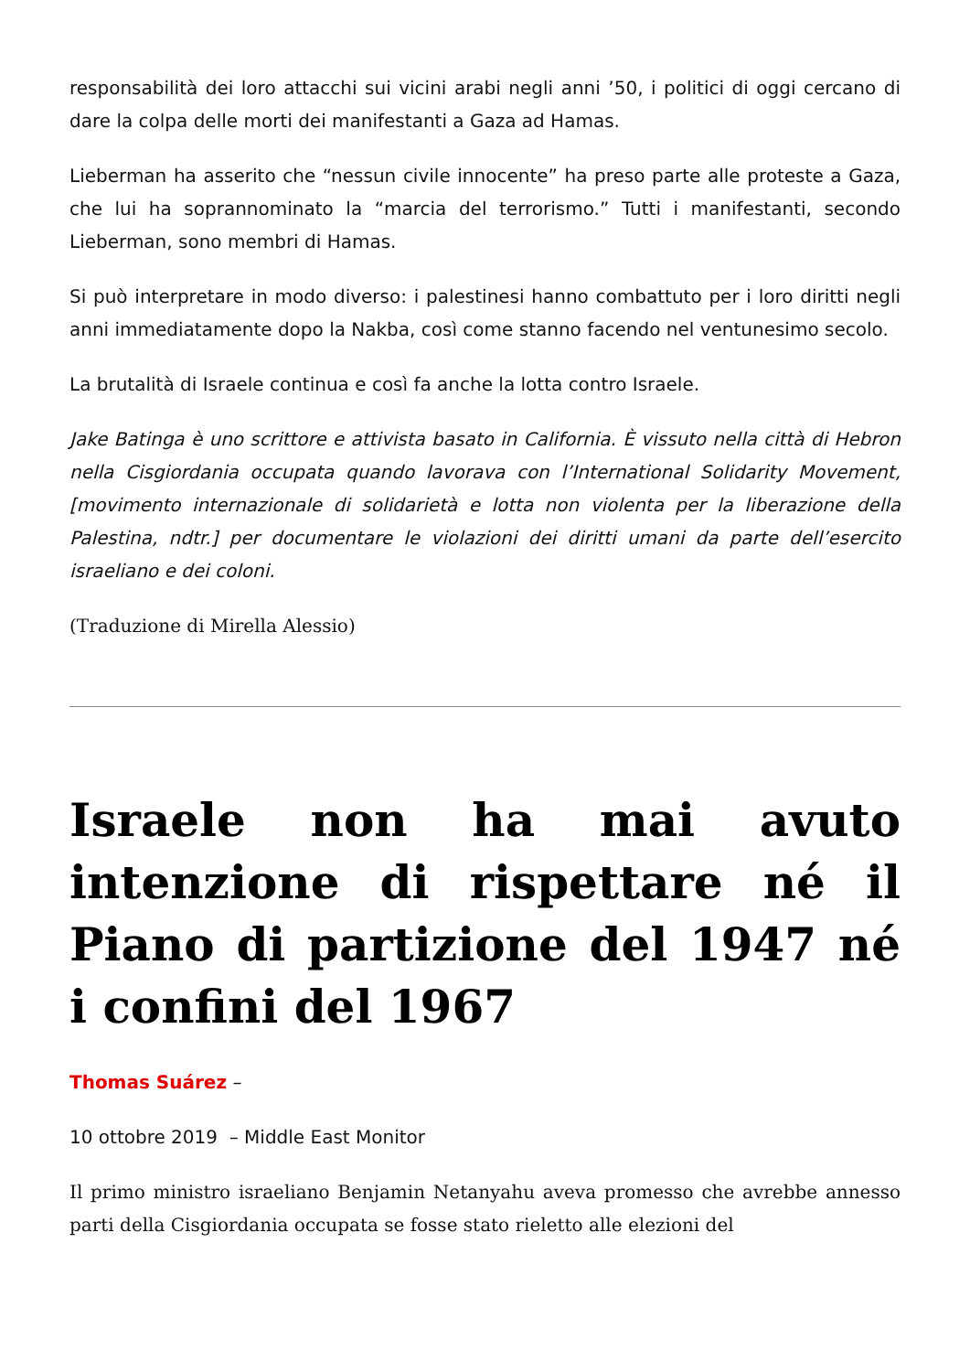responsabilità dei loro attacchi sui vicini arabi negli anni ’50, i politici di oggi cercano di dare la colpa delle morti dei manifestanti a Gaza ad Hamas.
Lieberman ha asserito che “nessun civile innocente” ha preso parte alle proteste a Gaza, che lui ha soprannominato la “marcia del terrorismo.” Tutti i manifestanti, secondo Lieberman, sono membri di Hamas.
Si può interpretare in modo diverso: i palestinesi hanno combattuto per i loro diritti negli anni immediatamente dopo la Nakba, così come stanno facendo nel ventunesimo secolo.
La brutalità di Israele continua e così fa anche la lotta contro Israele.
Jake Batinga è uno scrittore e attivista basato in California. È vissuto nella città di Hebron nella Cisgiordania occupata quando lavorava con l’International Solidarity Movement, [movimento internazionale di solidarietà e lotta non violenta per la liberazione della Palestina, ndtr.] per documentare le violazioni dei diritti umani da parte dell’esercito israeliano e dei coloni.
(Traduzione di Mirella Alessio)
Israele non ha mai avuto intenzione di rispettare né il Piano di partizione del 1947 né i confini del 1967
Thomas Suárez –
10 ottobre 2019 – Middle East Monitor
Il primo ministro israeliano Benjamin Netanyahu aveva promesso che avrebbe annesso parti della Cisgiordania occupata se fosse stato rieletto alle elezioni del